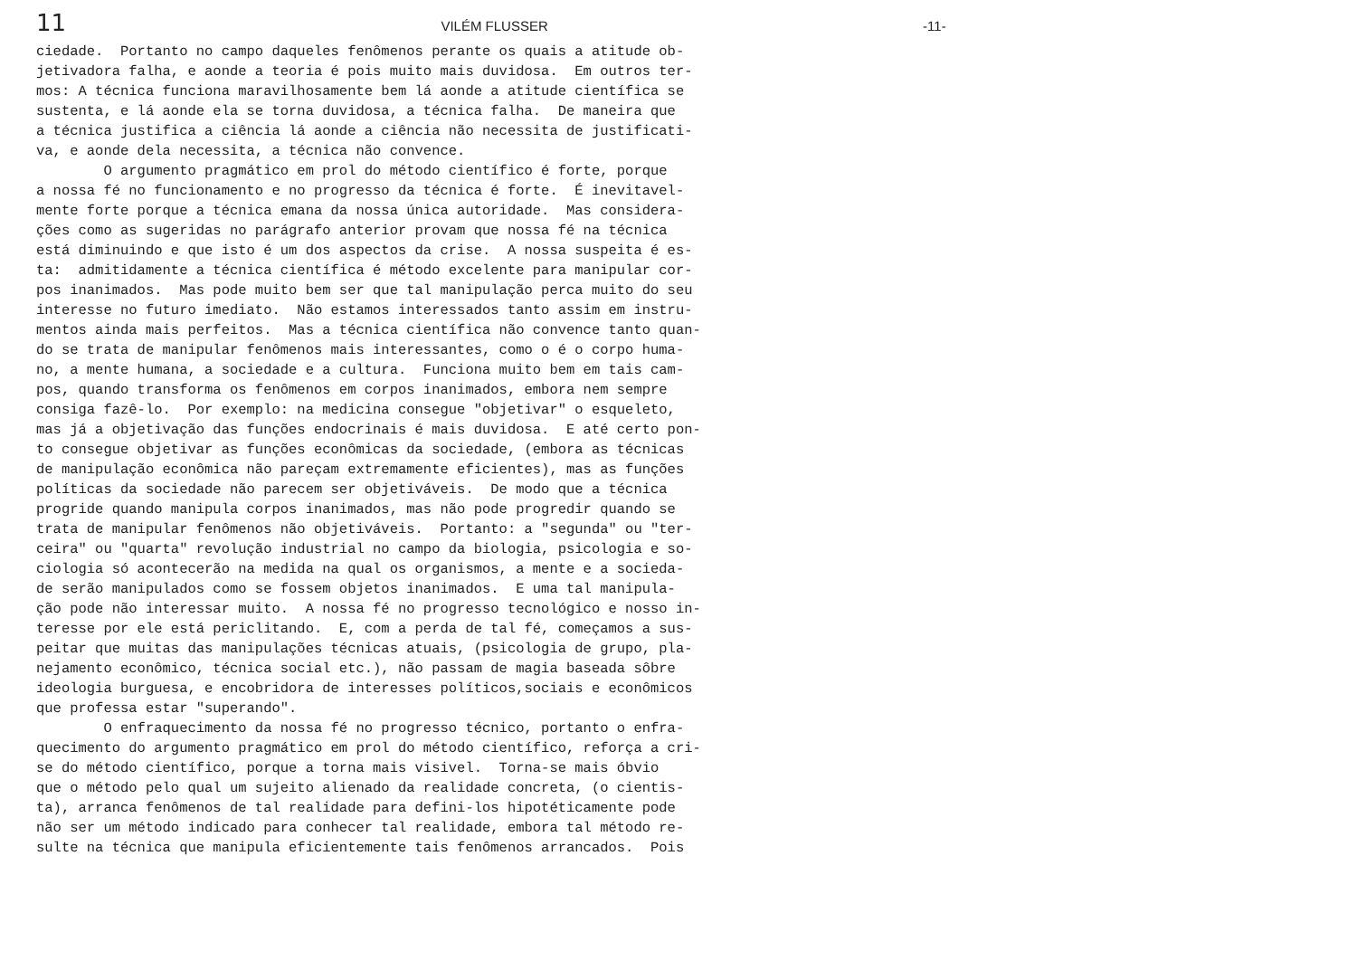11 VILÉM FLUSSER -11-
ciedade. Portanto no campo daqueles fenômenos perante os quais a atitude ob-
jetivadora falha, e aonde a teoria é pois muito mais duvidosa. Em outros ter-
mos: A técnica funciona maravilhosamente bem lá aonde a atitude científica se
sustenta, e lá aonde ela se torna duvidosa, a técnica falha. De maneira que
a técnica justifica a ciência lá aonde a ciência não necessita de justificati-
va, e aonde dela necessita, a técnica não convence.
O argumento pragmático em prol do método científico é forte, porque
a nossa fé no funcionamento e no progresso da técnica é forte. É inevitavel-
mente forte porque a técnica emana da nossa única autoridade. Mas considera-
ções como as sugeridas no parágrafo anterior provam que nossa fé na técnica
está diminuindo e que isto é um dos aspectos da crise. A nossa suspeita é es-
ta: admitidamente a técnica científica é método excelente para manipular cor-
pos inanimados. Mas pode muito bem ser que tal manipulação perca muito do seu
interesse no futuro imediato. Não estamos interessados tanto assim em instru-
mentos ainda mais perfeitos. Mas a técnica científica não convence tanto quan-
do se trata de manipular fenômenos mais interessantes, como o é o corpo huma-
no, a mente humana, a sociedade e a cultura. Funciona muito bem em tais cam-
pos, quando transforma os fenômenos em corpos inanimados, embora nem sempre
consiga fazê-lo. Por exemplo: na medicina consegue "objetivar" o esqueleto,
mas já a objetivação das funções endocrinais é mais duvidosa. E até certo pon-
to consegue objetivar as funções econômicas da sociedade, (embora as técnicas
de manipulação econômica não pareçam extremamente eficientes), mas as funções
políticas da sociedade não parecem ser objetiváveis. De modo que a técnica
progride quando manipula corpos inanimados, mas não pode progredir quando se
trata de manipular fenômenos não objetiváveis. Portanto: a "segunda" ou "ter-
ceira" ou "quarta" revolução industrial no campo da biologia, psicologia e so-
ciologia só acontecerão na medida na qual os organismos, a mente e a socieda-
de serão manipulados como se fossem objetos inanimados. E uma tal manipula-
ção pode não interessar muito. A nossa fé no progresso tecnológico e nosso in-
teresse por ele está periclitando. E, com a perda de tal fé, começamos a sus-
peitar que muitas das manipulações técnicas atuais, (psicologia de grupo, pla-
nejamento econômico, técnica social etc.), não passam de magia baseada sôbre
ideologia burguesa, e encobridora de interesses políticos,sociais e econômicos
que professa estar "superando".
O enfraquecimento da nossa fé no progresso técnico, portanto o enfra-
quecimento do argumento pragmático em prol do método científico, reforça a cri-
se do método científico, porque a torna mais visivel. Torna-se mais óbvio
que o método pelo qual um sujeito alienado da realidade concreta, (o cientis-
ta), arranca fenômenos de tal realidade para defini-los hipotéticamente pode
não ser um método indicado para conhecer tal realidade, embora tal método re-
sulte na técnica que manipula eficientemente tais fenômenos arrancados. Pois